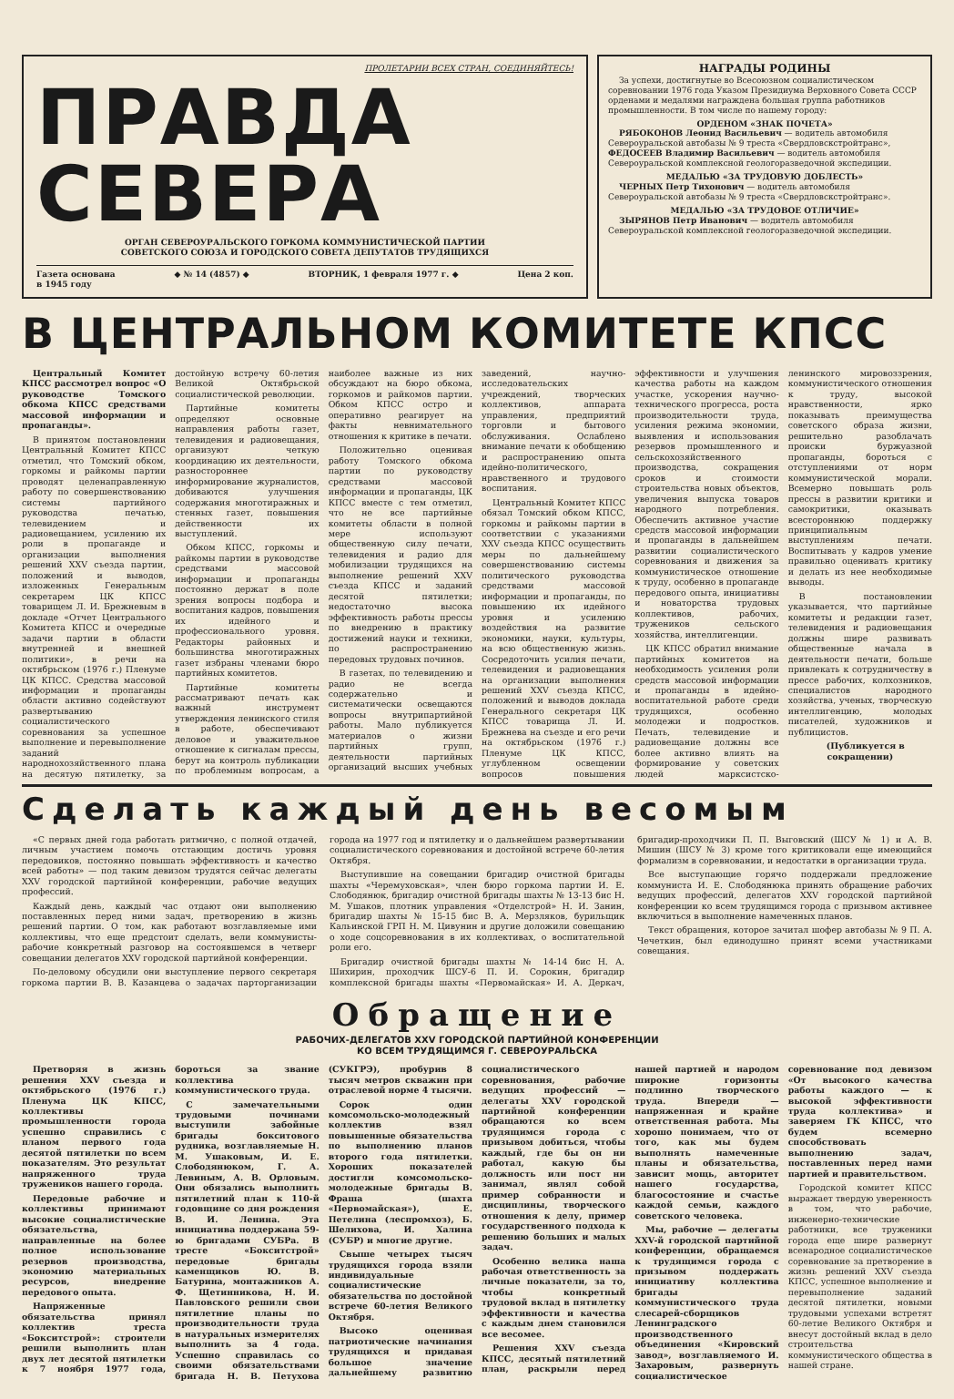ПРОЛЕТАРИИ ВСЕХ СТРАН, СОЕДИНЯЙТЕСЬ!
ПРАВДА СЕВЕРА
ОРГАН СЕВЕРОУРАЛЬСКОГО ГОРКОМА КОММУНИСТИЧЕСКОЙ ПАРТИИ
СОВЕТСКОГО СОЮЗА И ГОРОДСКОГО СОВЕТА ДЕПУТАТОВ ТРУДЯЩИХСЯ
Газета основана
в 1945 году ◆ № 14 (4857) ◆ ВТОРНИК, 1 февраля 1977 г. ◆ Цена 2 коп.
НАГРАДЫ РОДИНЫ
За успехи, достигнутые во Всесоюзном социалистическом соревновании 1976 года Указом Президиума Верховного Совета СССР орденами и медалями награждена большая группа работников промышленности. В том числе по нашему городу:
ОРДЕНОМ «ЗНАК ПОЧЕТА»
РЯБОКОНОВ Леонид Васильевич — водитель автомобиля Североуральской автобазы № 9 треста «Свердловскстройтранс», ФЕДОСЕЕВ Владимир Васильевич — водитель автомобиля Североуральской комплексной геологоразведочной экспедиции.
МЕДАЛЬЮ «ЗА ТРУДОВУЮ ДОБЛЕСТЬ»
ЧЕРНЫХ Петр Тихонович — водитель автомобиля Североуральской автобазы № 9 треста «Свердловскстройтранс».
МЕДАЛЬЮ «ЗА ТРУДОВОЕ ОТЛИЧИЕ»
ЗЫРЯНОВ Петр Иванович — водитель автомобиля Североуральской комплексной геологоразведочной экспедиции.
В ЦЕНТРАЛЬНОМ КОМИТЕТЕ КПСС
Центральный Комитет КПСС рассмотрел вопрос «О руководстве Томского обкома КПСС средствами массовой информации и пропаганды».
В принятом постановлении Центральный Комитет КПСС отметил, что Томский обком, горкомы и райкомы партии проводят целенаправленную работу по совершенствованию системы партийного руководства печатью, телевидением и радиовещанием, усилению их роли в пропаганде и организации выполнения решений XXV съезда партии, положений и выводов, изложенных Генеральным секретарем ЦК КПСС товарищем Л. И. Брежневым в докладе «Отчет Центрального Комитета КПСС и очередные задачи партии в области внутренней и внешней политики», в речи на октябрьском (1976 г.) Пленуме ЦК КПСС. Средства массовой информации и пропаганды области активно содействуют развертыванию социалистического соревнования за успешное выполнение и перевыполнение заданий народнохозяйственного плана на десятую пятилетку, за достойную встречу 60-летия Великой Октябрьской социалистической революции.
Партийные комитеты определяют основные направления работы газет, телевидения и радиовещания, организуют четкую координацию их деятельности, разностороннее информирование журналистов, добиваются улучшения содержания многотиражных и стенных газет, повышения действенности их выступлений.
Обком КПСС, горкомы и райкомы партии в руководстве средствами массовой информации и пропаганды постоянно держат в поле зрения вопросы подбора и воспитания кадров, повышения их идейного и профессионального уровня. Редакторы районных и большинства многотиражных газет избраны членами бюро партийных комитетов.
Партийные комитеты рассматривают печать как важный инструмент утверждения ленинского стиля в работе, обеспечивают деловое и уважительное отношение к сигналам прессы, берут на контроль публикации по проблемным вопросам, а наиболее важные из них обсуждают на бюро обкома, горкомов и райкомов партии. Обком КПСС остро и оперативно реагирует на факты невнимательного отношения к критике в печати.
Положительно оценивая работу Томского обкома партии по руководству средствами массовой информации и пропаганды, ЦК КПСС вместе с тем отметил, что не все партийные комитеты области в полной мере используют общественную силу печати, телевидения и радио для мобилизации трудящихся на выполнение решений XXV съезда КПСС и заданий десятой пятилетки; недостаточно высока эффективность работы прессы по внедрению в практику достижений науки и техники, по распространению передовых трудовых починов.
В газетах, по телевидению и радио не всегда содержательно и систематически освещаются вопросы внутрипартийной работы. Мало публикуется материалов о жизни партийных групп, деятельности партийных организаций высших учебных заведений, научно-исследовательских учреждений, творческих коллективов, аппарата управления, предприятий торговли и бытового обслуживания. Ослаблено внимание печати к обобщению и распространению опыта идейно-политического, нравственного и трудового воспитания.
Центральный Комитет КПСС обязал Томский обком КПСС, горкомы и райкомы партии в соответствии с указаниями XXV съезда КПСС осуществить меры по дальнейшему совершенствованию системы политического руководства средствами массовой информации и пропаганды, по повышению их идейного уровня и усилению воздействия на развитие экономики, науки, культуры, на всю общественную жизнь. Сосредоточить усилия печати, телевидения и радиовещания на организации выполнения решений XXV съезда КПСС, положений и выводов доклада Генерального секретаря ЦК КПСС товарища Л. И. Брежнева на съезде и его речи на октябрьском (1976 г.) Пленуме ЦК КПСС, углубленном освещении вопросов повышения эффективности и улучшения качества работы на каждом участке, ускорения научно-технического прогресса, роста производительности труда, усиления режима экономии, выявления и использования резервов промышленного и сельскохозяйственного производства, сокращения сроков и стоимости строительства новых объектов, увеличения выпуска товаров народного потребления. Обеспечить активное участие средств массовой информации и пропаганды в дальнейшем развитии социалистического соревнования и движения за коммунистическое отношение к труду, особенно в пропаганде передового опыта, инициативы и новаторства трудовых коллективов, рабочих, тружеников сельского хозяйства, интеллигенции.
ЦК КПСС обратил внимание партийных комитетов на необходимость усиления роли средств массовой информации и пропаганды в идейно-воспитательной работе среди трудящихся, особенно молодежи и подростков. Печать, телевидение и радиовещание должны все более активно влиять на формирование у советских людей марксистско-ленинского мировоззрения, коммунистического отношения к труду, высокой нравственности, ярко показывать преимущества советского образа жизни, решительно разоблачать происки буржуазной пропаганды, бороться с отступлениями от норм коммунистической морали. Всемерно повышать роль прессы в развитии критики и самокритики, оказывать всестороннюю поддержку принципиальным выступлениям печати. Воспитывать у кадров умение правильно оценивать критику и делать из нее необходимые выводы.
В постановлении указывается, что партийные комитеты и редакции газет, телевидения и радиовещания должны шире развивать общественные начала в деятельности печати, больше привлекать к сотрудничеству в прессе рабочих, колхозников, специалистов народного хозяйства, ученых, творческую интеллигенцию, молодых писателей, художников и публицистов.
(Публикуется в сокращении)
Сделать каждый день весомым
«С первых дней года работать ритмично, с полной отдачей, личным участием помочь отстающим достичь уровня передовиков, постоянно повышать эффективность и качество всей работы» — под таким девизом трудятся сейчас делегаты XXV городской партийной конференции, рабочие ведущих профессий.
Каждый день, каждый час отдают они выполнению поставленных перед ними задач, претворению в жизнь решений партии. О том, как работают возглавляемые ими коллективы, что еще предстоит сделать, вели коммунисты-рабочие конкретный разговор на состоявшемся в четверг совещании делегатов XXV городской партийной конференции.
По-деловому обсудили они выступление первого секретаря горкома партии В. В. Казанцева о задачах парторганизации города на 1977 год и пятилетку и о дальнейшем развертывании социалистического соревнования и достойной встрече 60-летия Октября.
Выступившие на совещании бригадир очистной бригады шахты «Черемуховская», член бюро горкома партии И. Е. Слободянюк, бригадир очистной бригады шахты № 13-13 бис Н. М. Ушаков, плотник управления «Отделстрой» Н. И. Занин, бригадир шахты № 15-15 бис В. А. Мерзляков, бурильщик Кальинской ГРП Н. М. Цивунин и другие доложили совещанию о ходе соцсоревнования в их коллективах, о воспитательной роли его.
Бригадир очистной бригады шахты № 14-14 бис Н. А. Шихирин, проходчик ШСУ-6 П. И. Сорокин, бригадир комплексной бригады шахты «Первомайская» И. А. Деркач, бригадир-проходчики П. П. Выговский (ШСУ № 1) и А. В. Мишин (ШСУ № 3) кроме того критиковали еще имеющийся формализм в соревновании, и недостатки в организации труда.
Все выступающие горячо поддержали предложение коммуниста И. Е. Слободянюка принять обращение рабочих ведущих профессий, делегатов XXV городской партийной конференции ко всем трудящимся города с призывом активнее включиться в выполнение намеченных планов.
Текст обращения, которое зачитал шофер автобазы № 9 П. А. Чечеткин, был единодушно принят всеми участниками совещания.
Обращение
РАБОЧИХ-ДЕЛЕГАТОВ XXV ГОРОДСКОЙ ПАРТИЙНОЙ КОНФЕРЕНЦИИ
КО ВСЕМ ТРУДЯЩИМСЯ Г. СЕВЕРОУРАЛЬСКА
Претворяя в жизнь решения XXV съезда и октябрьского (1976 г.) Пленума ЦК КПСС, коллективы промышленности города успешно справились с планом первого года десятой пятилетки по всем показателям. Это результат напряженного труда тружеников нашего города.
Передовые рабочие и коллективы принимают высокие социалистические обязательства, направленные на более полное использование резервов производства, экономию материальных ресурсов, внедрение передового опыта.
Напряженные обязательства принял коллектив треста «Бокситстрой»: строители решили выполнить план двух лет десятой пятилетки к 7 ноября 1977 года, бороться за звание коллектива коммунистического труда.
С замечательными трудовыми починами выступили забойные бригады бокситового рудника, возглавляемые Н. М. Ушаковым, И. Е. Слободянюком, Г. А. Левиным, А. В. Орловым. Они обязались выполнить пятилетний план к 110-й годовщине со дня рождения В. И. Ленина. Эта инициатива поддержана 59-ю бригадами СУБРа. В тресте «Бокситстрой» передовые бригады каменщиков Ю. В. Батурина, монтажников А. Ф. Щетинникова, Н. И. Павловского решили свои пятилетние планы по производительности труда в натуральных измерителях выполнить за 4 года. Успешно справилась со своими обязательствами бригада Н. В. Петухова (СУКГРЭ), пробурив 8 тысяч метров скважин при отраслевой норме 4 тысячи.
Сорок один комсомольско-молодежный коллектив взял повышенные обязательства по выполнению планов второго года пятилетки. Хороших показателей достигли комсомольско-молодежные бригады В. Фраша (шахта «Первомайская»), Е. Петелина (леспромхоз), Б. Шелихова, И. Халина (СУБР) и многие другие.
Свыше четырех тысяч трудящихся города взяли индивидуальные социалистические обязательства по достойной встрече 60-летия Великого Октября.
Высоко оценивая патриотические начинания трудящихся и придавая большое значение дальнейшему развитию социалистического соревнования, рабочие ведущих профессий — делегаты XXV городской партийной конференции обращаются ко всем трудящимся города с призывом добиться, чтобы каждый, где бы он ни работал, какую бы должность или пост ни занимал, являл собой пример собранности и дисциплины, творческого отношения к делу, пример государственного подхода к решению больших и малых задач.
Особенно велика наша рабочая ответственность за личные показатели, за то, чтобы конкретный трудовой вклад в пятилетку эффективности и качества с каждым днем становился все весомее.
Решения XXV съезда КПСС, десятый пятилетний план, раскрыли перед нашей партией и народом широкие горизонты подлинно творческого труда. Впереди — напряженная и крайне ответственная работа. Мы хорошо понимаем, что от того, как мы будем выполнять намеченные планы и обязательства, зависит мощь, авторитет нашего государства, благосостояние и счастье каждой семьи, каждого советского человека.
Мы, рабочие — делегаты XXV-й городской партийной конференции, обращаемся к трудящимся города с призывом поддержать инициативу коллектива бригады коммунистического труда слесарей-сборщиков Ленинградского производственного объединения «Кировский завод», возглавляемого И. Захаровым, развернуть социалистическое соревнование под девизом «От высокого качества работы каждого — к высокой эффективности труда коллектива» и заверяем ГК КПСС, что будем всемерно способствовать выполнению задач, поставленных перед нами партией и правительством.
Городской комитет КПСС выражает твердую уверенность в том, что рабочие, инженерно-технические работники, все труженики города еще шире развернут всенародное социалистическое соревнование за претворение в жизнь решений XXV съезда КПСС, успешное выполнение и перевыполнение заданий десятой пятилетки, новыми трудовыми успехами встретят 60-летие Великого Октября и внесут достойный вклад в дело строительства коммунистического общества в нашей стране.